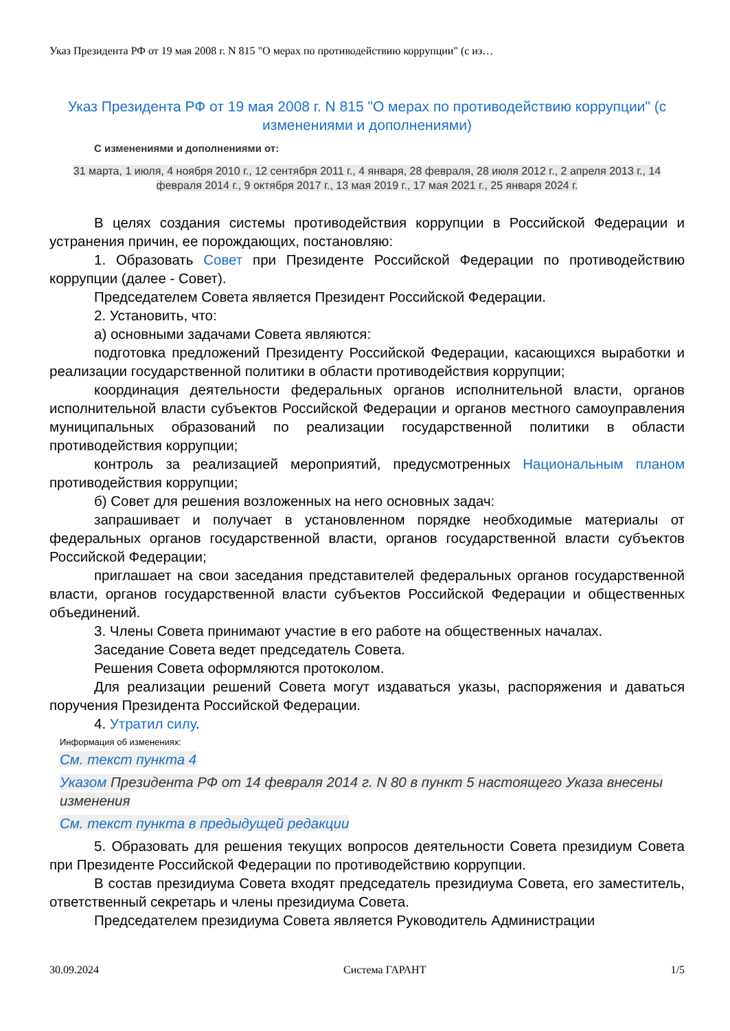Указ Президента РФ от 19 мая 2008 г. N 815 "О мерах по противодействию коррупции" (с из…
Указ Президента РФ от 19 мая 2008 г. N 815 "О мерах по противодействию коррупции" (с изменениями и дополнениями)
С изменениями и дополнениями от:
31 марта, 1 июля, 4 ноября 2010 г., 12 сентября 2011 г., 4 января, 28 февраля, 28 июля 2012 г., 2 апреля 2013 г., 14 февраля 2014 г., 9 октября 2017 г., 13 мая 2019 г., 17 мая 2021 г., 25 января 2024 г.
В целях создания системы противодействия коррупции в Российской Федерации и устранения причин, ее порождающих, постановляю:
1. Образовать Совет при Президенте Российской Федерации по противодействию коррупции (далее - Совет).
Председателем Совета является Президент Российской Федерации.
2. Установить, что:
а) основными задачами Совета являются:
подготовка предложений Президенту Российской Федерации, касающихся выработки и реализации государственной политики в области противодействия коррупции;
координация деятельности федеральных органов исполнительной власти, органов исполнительной власти субъектов Российской Федерации и органов местного самоуправления муниципальных образований по реализации государственной политики в области противодействия коррупции;
контроль за реализацией мероприятий, предусмотренных Национальным планом противодействия коррупции;
б) Совет для решения возложенных на него основных задач:
запрашивает и получает в установленном порядке необходимые материалы от федеральных органов государственной власти, органов государственной власти субъектов Российской Федерации;
приглашает на свои заседания представителей федеральных органов государственной власти, органов государственной власти субъектов Российской Федерации и общественных объединений.
3. Члены Совета принимают участие в его работе на общественных началах.
Заседание Совета ведет председатель Совета.
Решения Совета оформляются протоколом.
Для реализации решений Совета могут издаваться указы, распоряжения и даваться поручения Президента Российской Федерации.
4. Утратил силу.
Информация об изменениях:
См. текст пункта 4
Указом Президента РФ от 14 февраля 2014 г. N 80 в пункт 5 настоящего Указа внесены изменения
См. текст пункта в предыдущей редакции
5. Образовать для решения текущих вопросов деятельности Совета президиум Совета при Президенте Российской Федерации по противодействию коррупции.
В состав президиума Совета входят председатель президиума Совета, его заместитель, ответственный секретарь и члены президиума Совета.
Председателем президиума Совета является Руководитель Администрации
30.09.2024 Система ГАРАНТ 1/5